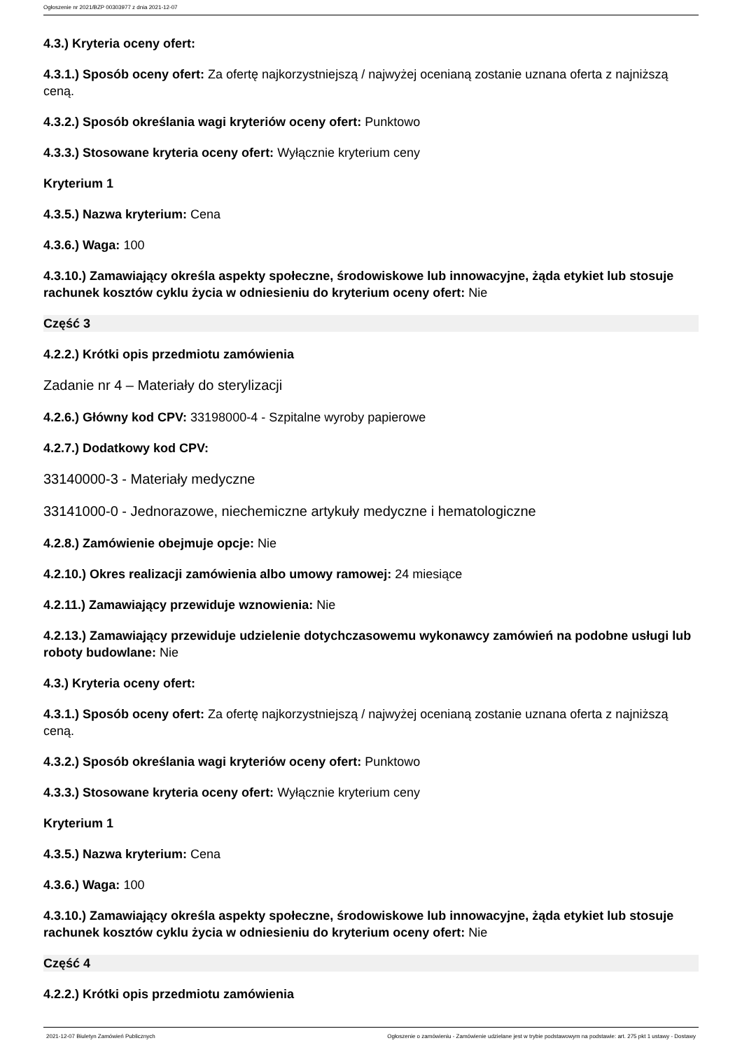Ogłoszenie nr 2021/BZP 00303977 z dnia 2021-12-07
4.3.) Kryteria oceny ofert:
4.3.1.) Sposób oceny ofert: Za ofertę najkorzystniejszą / najwyżej ocenianą zostanie uznana oferta z najniższą ceną.
4.3.2.) Sposób określania wagi kryteriów oceny ofert: Punktowo
4.3.3.) Stosowane kryteria oceny ofert: Wyłącznie kryterium ceny
Kryterium 1
4.3.5.) Nazwa kryterium: Cena
4.3.6.) Waga: 100
4.3.10.) Zamawiający określa aspekty społeczne, środowiskowe lub innowacyjne, żąda etykiet lub stosuje rachunek kosztów cyklu życia w odniesieniu do kryterium oceny ofert: Nie
Część 3
4.2.2.) Krótki opis przedmiotu zamówienia
Zadanie nr 4 – Materiały do sterylizacji
4.2.6.) Główny kod CPV: 33198000-4 - Szpitalne wyroby papierowe
4.2.7.) Dodatkowy kod CPV:
33140000-3 - Materiały medyczne
33141000-0 - Jednorazowe, niechemiczne artykuły medyczne i hematologiczne
4.2.8.) Zamówienie obejmuje opcje: Nie
4.2.10.) Okres realizacji zamówienia albo umowy ramowej: 24 miesiące
4.2.11.) Zamawiający przewiduje wznowienia: Nie
4.2.13.) Zamawiający przewiduje udzielenie dotychczasowemu wykonawcy zamówień na podobne usługi lub roboty budowlane: Nie
4.3.) Kryteria oceny ofert:
4.3.1.) Sposób oceny ofert: Za ofertę najkorzystniejszą / najwyżej ocenianą zostanie uznana oferta z najniższą ceną.
4.3.2.) Sposób określania wagi kryteriów oceny ofert: Punktowo
4.3.3.) Stosowane kryteria oceny ofert: Wyłącznie kryterium ceny
Kryterium 1
4.3.5.) Nazwa kryterium: Cena
4.3.6.) Waga: 100
4.3.10.) Zamawiający określa aspekty społeczne, środowiskowe lub innowacyjne, żąda etykiet lub stosuje rachunek kosztów cyklu życia w odniesieniu do kryterium oceny ofert: Nie
Część 4
4.2.2.) Krótki opis przedmiotu zamówienia
2021-12-07 Biuletyn Zamówień Publicznych Ogłoszenie o zamówieniu - Zamówienie udzielane jest w trybie podstawowym na podstawie: art. 275 pkt 1 ustawy - Dostawy